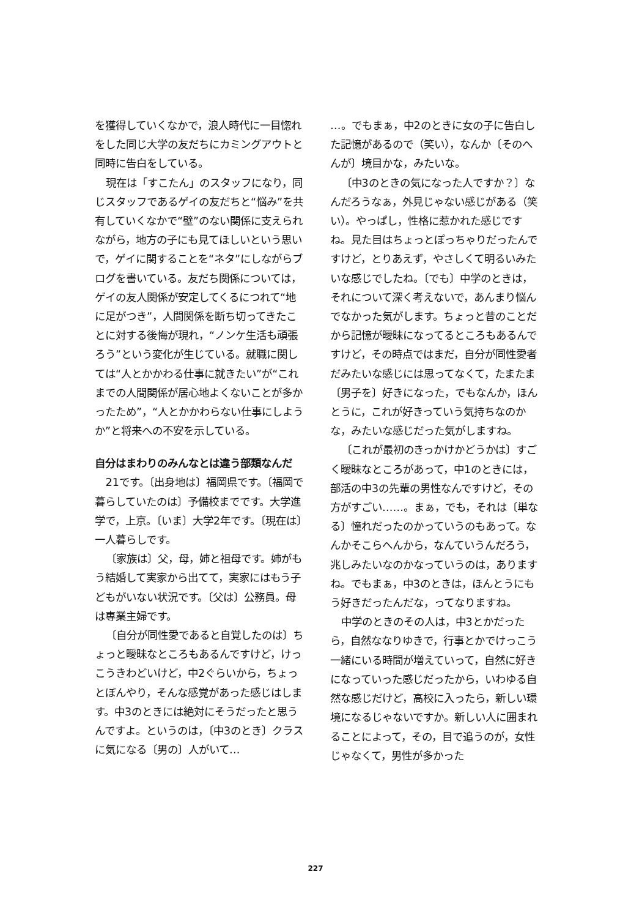を獲得していくなかで，浪人時代に一目惚れをした同じ大学の友だちにカミングアウトと同時に告白をしている。
現在は「すこたん」のスタッフになり，同じスタッフであるゲイの友だちと“悩み”を共有していくなかで“壁”のない関係に支えられながら，地方の子にも見てほしいという思いで，ゲイに関することを“ネタ”にしながらブログを書いている。友だち関係については，ゲイの友人関係が安定してくるにつれて“地に足がつき”，人間関係を断ち切ってきたことに対する後悔が現れ，“ノンケ生活も頑張ろう”という変化が生じている。就職に関しては“人とかかわる仕事に就きたい”が“これまでの人間関係が居心地よくないことが多かったため”，“人とかかわらない仕事にしようか”と将来への不安を示している。
自分はまわりのみんなとは違う部類なんだ
21です。〔出身地は〕福岡県です。〔福岡で暮らしていたのは〕予備校までです。大学進学で，上京。〔いま〕大学2年です。〔現在は〕一人暮らしです。
〔家族は〕父，母，姉と祖母です。姉がもう結婚して実家から出てて，実家にはもう子どもがいない状況です。〔父は〕公務員。母は専業主婦です。
〔自分が同性愛であると自覚したのは〕ちょっと曖昧なところもあるんですけど，けっこうきわどいけど，中2ぐらいから，ちょっとぼんやり，そんな感覚があった感じはします。中3のときには絶対にそうだったと思うんですよ。というのは，〔中3のとき〕クラスに気になる〔男の〕人がいて…
…。でもまぁ，中2のときに女の子に告白した記憶があるので（笑い），なんか〔そのへんが〕境目かな，みたいな。
〔中3のときの気になった人ですか？〕なんだろうなぁ，外見じゃない感じがある（笑い）。やっぱし，性格に惹かれた感じですね。見た目はちょっとぽっちゃりだったんですけど，とりあえず，やさしくて明るいみたいな感じでしたね。〔でも〕中学のときは，それについて深く考えないで，あんまり悩んでなかった気がします。ちょっと昔のことだから記憶が曖昧になってるところもあるんですけど，その時点ではまだ，自分が同性愛者だみたいな感じには思ってなくて，たまたま〔男子を〕好きになった，でもなんか，ほんとうに，これが好きっていう気持ちなのかな，みたいな感じだった気がしますね。
〔これが最初のきっかけかどうかは〕すごく曖昧なところがあって，中1のときには，部活の中3の先輩の男性なんですけど，その方がすごい……。まぁ，でも，それは〔単なる〕憧れだったのかっていうのもあって。なんかそこらへんから，なんていうんだろう，兆しみたいなのかなっていうのは，ありますね。でもまぁ，中3のときは，ほんとうにもう好きだったんだな，ってなりますね。
中学のときのその人は，中3とかだったら，自然ななりゆきで，行事とかでけっこう一緒にいる時間が増えていって，自然に好きになっていった感じだったから，いわゆる自然な感じだけど，高校に入ったら，新しい環境になるじゃないですか。新しい人に囲まれることによって，その，目で追うのが，女性じゃなくて，男性が多かった
227